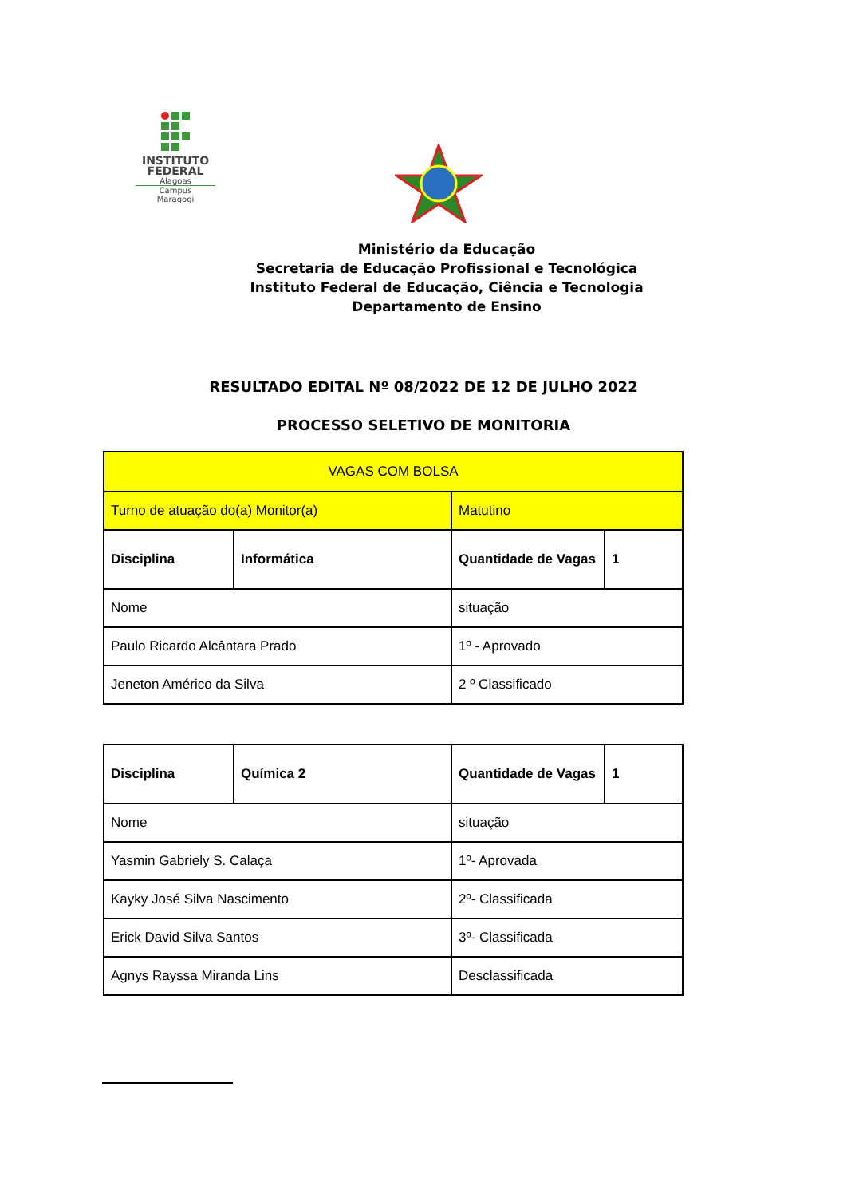INSTITUTO
FEDERAL
Alagoas
Campus
Maragogi
Ministério da Educação
Secretaria de Educação Profissional e Tecnológica
Instituto Federal de Educação, Ciência e Tecnologia
Departamento de Ensino
RESULTADO EDITAL Nº 08/2022 DE 12 DE JULHO 2022
PROCESSO SELETIVO DE MONITORIA
| VAGAS COM BOLSA | | | |
| Turno de atuação do(a) Monitor(a) | | Matutino | |
| Disciplina | Informática | Quantidade de Vagas | 1 |
| Nome | | situação | |
| Paulo Ricardo Alcântara Prado | | 1º - Aprovado | |
| Jeneton Américo da Silva | | 2 º Classificado | |
| Disciplina | Química 2 | Quantidade de Vagas | 1 |
| Nome | | situação | |
| Yasmin Gabriely S. Calaça | | 1º- Aprovada | |
| Kayky José Silva Nascimento | | 2º- Classificada | |
| Erick David Silva Santos | | 3º- Classificada | |
| Agnys Rayssa Miranda Lins | | Desclassificada | |